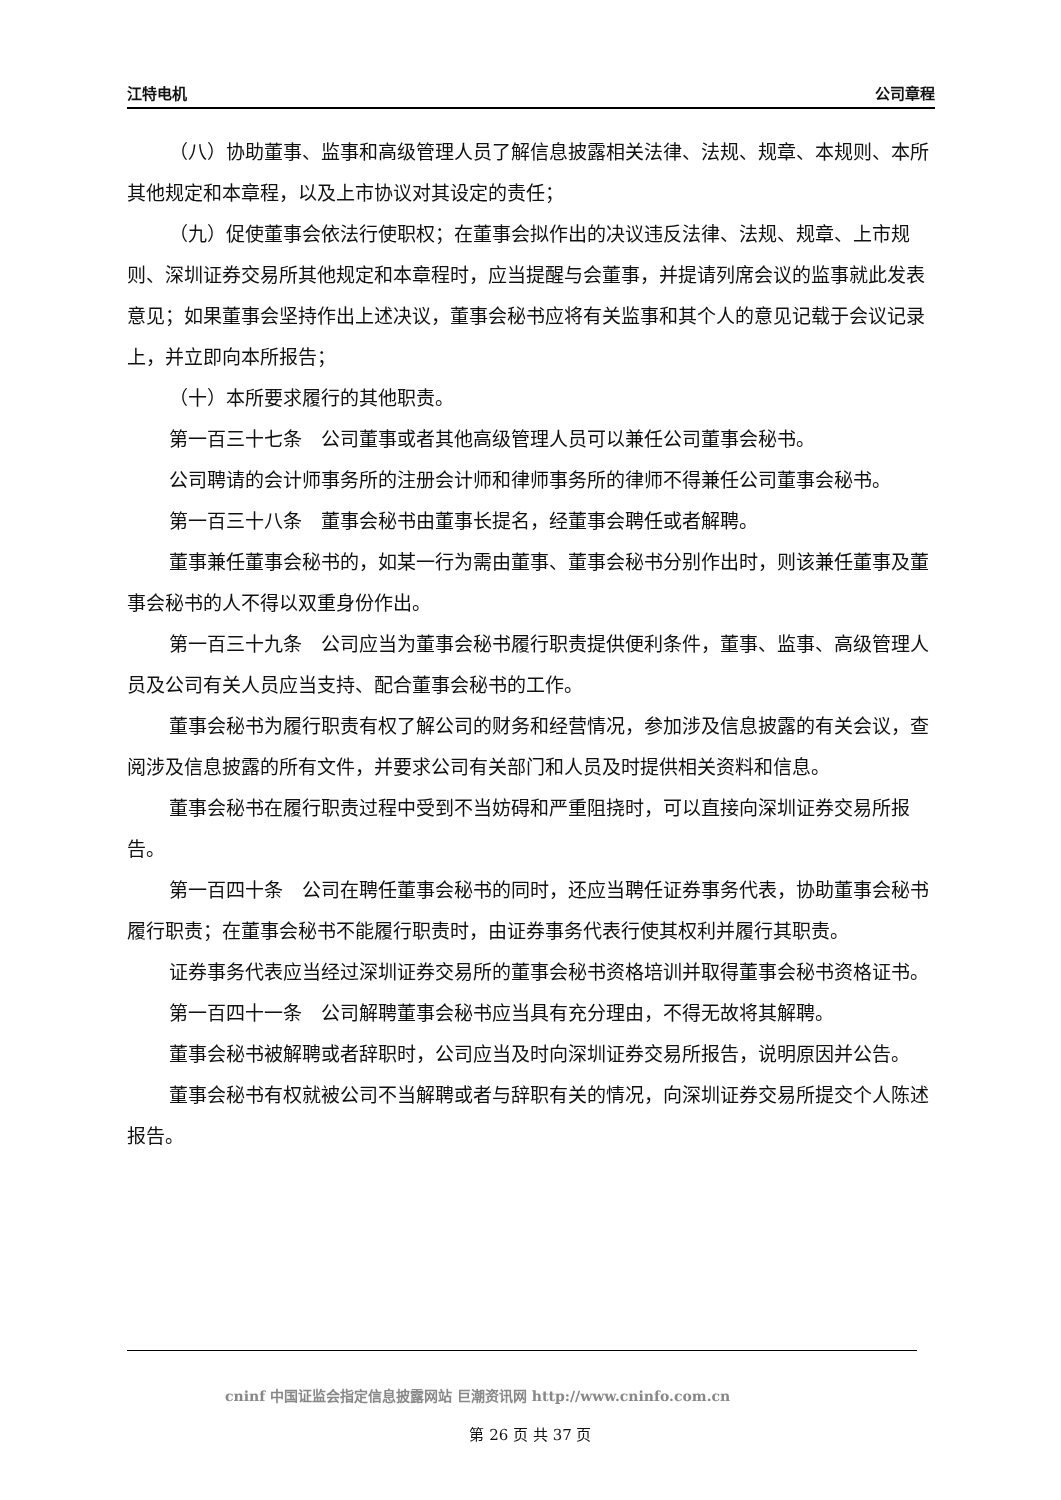江特电机 公司章程
（八）协助董事、监事和高级管理人员了解信息披露相关法律、法规、规章、本规则、本所其他规定和本章程，以及上市协议对其设定的责任；
（九）促使董事会依法行使职权；在董事会拟作出的决议违反法律、法规、规章、上市规则、深圳证券交易所其他规定和本章程时，应当提醒与会董事，并提请列席会议的监事就此发表意见；如果董事会坚持作出上述决议，董事会秘书应将有关监事和其个人的意见记载于会议记录上，并立即向本所报告；
（十）本所要求履行的其他职责。
第一百三十七条　公司董事或者其他高级管理人员可以兼任公司董事会秘书。
公司聘请的会计师事务所的注册会计师和律师事务所的律师不得兼任公司董事会秘书。
第一百三十八条　董事会秘书由董事长提名，经董事会聘任或者解聘。
董事兼任董事会秘书的，如某一行为需由董事、董事会秘书分别作出时，则该兼任董事及董事会秘书的人不得以双重身份作出。
第一百三十九条　公司应当为董事会秘书履行职责提供便利条件，董事、监事、高级管理人员及公司有关人员应当支持、配合董事会秘书的工作。
董事会秘书为履行职责有权了解公司的财务和经营情况，参加涉及信息披露的有关会议，查阅涉及信息披露的所有文件，并要求公司有关部门和人员及时提供相关资料和信息。
董事会秘书在履行职责过程中受到不当妨碍和严重阻挠时，可以直接向深圳证券交易所报告。
第一百四十条　公司在聘任董事会秘书的同时，还应当聘任证券事务代表，协助董事会秘书履行职责；在董事会秘书不能履行职责时，由证券事务代表行使其权利并履行其职责。
证券事务代表应当经过深圳证券交易所的董事会秘书资格培训并取得董事会秘书资格证书。
第一百四十一条　公司解聘董事会秘书应当具有充分理由，不得无故将其解聘。
董事会秘书被解聘或者辞职时，公司应当及时向深圳证券交易所报告，说明原因并公告。
董事会秘书有权就被公司不当解聘或者与辞职有关的情况，向深圳证券交易所提交个人陈述报告。
cninf 中国证监会指定信息披露网站 巨潮资讯网 http://www.cninfo.com.cn
第 26 页 共 37 页